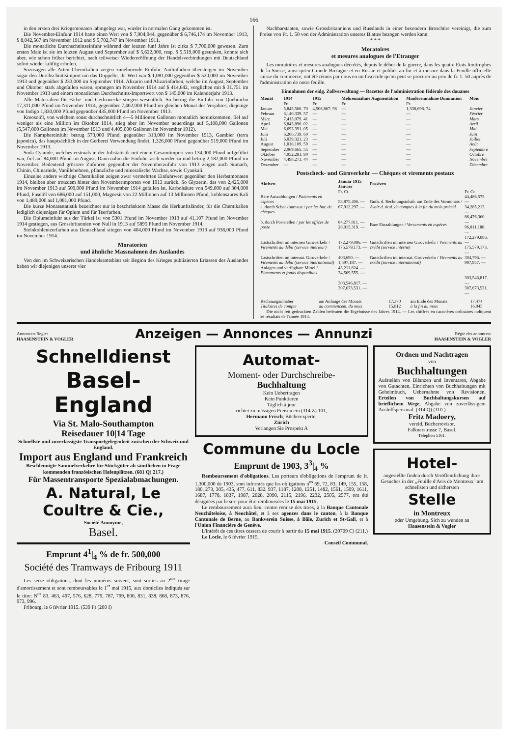166
in den ersten drei Kriegsmonaten lahmgelegt war, wieder in normalen Gang gekommen ist.
Die November-Einfuhr 1914 hatte einen Wert von $ 7,904,944, gegenüber $ 6,746,174 im November 1913, $ 8,042,567 im November 1912 und $ 5,702,747 im November 1911.
Die monatliche Durchschnittseinfuhr während der letzten fünf Jahre ist zirka $ 7,700,000 gewesen. Zum ersten Male ist sie im letzten August und September auf $ 5,622,000, resp. $ 5,519,000 gesunken, konnte sich aber, wie schon früber berichtet, nach teilweiser Wiedereröffnung der Handelsverbindungen mit Deutschland sofort wieder kräftig erholen.
Sozusagen alle Arten Chemikalien zeigen zunehmende Einfuhr. Anilinfarben übersteigen im November sogar den Durchschnittsimport um das Doppelte, ihr Wert war $ 1,081,000 gegenüber $ 520,000 im November 1913 und gegenüber $ 233,000 im September 1914. Alizarin und Alizarinfarben, welche im August, September und Oktober stark abgefallen waren, sprangen im November 1914 auf $ 414,642, verglichen mit $ 31.751 im November 1913 und einem monatlichen Durchschnitts-Importwert von $ 145,000 im Kalenderjahr 1913.
Alle Materialien für Färbe- und Gerbzwecke stiegen wesentlich. So betrug die Einfuhr von Quebracho 17,311,000 Pfund im November 1914, gegenüber 7,402,000 Pfund im gleichen Monat des Vorjahres, diejenige von Indigo 1,830,000 Pfund gegenüber 435,000 Pfund im November 1913.
Kreosotöl, von welchem sonst durchschnittlich 4—5 Millionen Gallonen monatlich hereinkommen, fiel auf weniger als eine Million im Oktober 1914, stieg aber im November neuerdings auf 5,108,000 Gallonen (5,547,000 Gallonen im November 1913 und 4,405,000 Gallonen im November 1912).
Die Kamphereinfuhr betrug 573,000 Pfund, gegenüber 313,000 im November 1913, Gambier (terra japonica), das hauptsächlich in der Gerberei Verwendung findet, 1,326,000 Pfund gegenüber 519,000 Pfund im November 1913.
Soda Cyanide, welches erstmals in der Julistatistik mit einem Gesamtimport von 134,000 Pfund aufgeführt war, fiel auf 84,000 Pfund im August. Dann nahm die Einfuhr rasch wieder zu und betrug 2,182,000 Pfund im November. Bedeutend grössere Zufuhren gegenüber der Novemberzufuhr von 1913 zeigen auch Sumach, Chinin, Chinarinde, Vanillebohnen, pflanzliche und mineralische Wachse, sowie Cyankali.
Einzelne andere wichtige Chemikalien zeigen zwar vermehrten Einfuhrwert gegenüber den Herbstmonaten 1914, bleiben aber trotzdem hinter den Novemberimporten von 1913 zurück. So Glyzerin, das von 2,425,000 im November 1913 auf 509,000 Pfund im November 1914 gefallen ist, Karbolsäure von 549,000 auf 304,000 Pfund, Fuselöl von 686,000 auf 151,000, Magnesit von 22 Millionen auf 13 Millionen Pfund, kohlensaures Kali von 1,489,000 auf 1,081,000 Pfund.
Die kurze Monatsstatistik bezeichnet nur in beschränktem Masse die Herkunftsländer, für die Chemikalien lediglich diejenigen für Opium und für Teerfarben.
Die Opiumeinfuhr aus der Türkei ist von 5301 Pfund im November 1913 auf 41,107 Pfund im November 1914 gestiegen, aus Grossbritannien von Null in 1913 auf 5895 Pfund im November 1914.
Steinkohlenteerfarben aus Deutschland stiegen von 404,000 Pfund im November 1913 auf 938,000 Pfund im November 1914.
Moratorien
und ähnliche Massnahmen des Auslandes
Von den im Schweizerischen Handelsamtsblatt seit Beginn des Krieges publizierten Erlassen des Auslandes baben wir diejenigen unserer vier
Nachbarstaaten, sowie Grossbritanniens und Russlands in einer besondern Broschüre vereinigt, die zum Preise von Fr. 1. 50 von der Administration unseres Blattes bezogen werden kann.
* * *
Moratoires
et mesures analogues de l'Etranger
Les moratoires et mesures analogues décrétés, depuis le début de la guerre, dans les quatre Etats limitrophes de la Suisse, ainsi qu'en Grande-Bretagne et en Russie et publiés au fur et à mesure dans la Feuille officielle suisse du commerce, ont été réunis par nous en un fascicule qu'on peut se procurer au prix de fr. 1. 50 auprès de l'administration de notre feuille.
Einnahmen der eidg. Zollverwaltung — Recettes de l'administration fédérale des douanes
| Monat | 1914 | 1915 | Mehreinnahme Augmentation | Mindereinnahme Diminution | Mois |
| --- | --- | --- | --- | --- | --- |
| | Fr. | Fr. | Fr. | Fr. | |
| Januar | 5,845,566. 70 | 4,506,867. 96 | — | 1,338,698. 74 | Janvier |
| Februar | 6,140,339. 57 | — | — | — | Février |
| März | 7,415,079. 41 | — | — | — | Mars |
| April | 6,843,890. 02 | — | — | — | Avril |
| Mai | 6,693,391. 05 | — | — | — | Mai |
| Juni | 6,266,739. 60 | — | — | — | Juin |
| Juli | 6,039,321. 23 | — | — | — | Juillet |
| August | 1,018,109. 59 | — | — | — | Août |
| September | 2,969,665. 55 | — | — | — | Septembre |
| Oktober | 4,952,281. 90 | — | — | — | Octobre |
| November | 4,498,273. 44 | — | — | — | Novembre |
| Dezember | — | — | — | — | Décembre |
Postscheck- und Giroverkehr — Chèques et virements postaux
| Aktiven | Januar 1915 Janvier | Passiven | |
| --- | --- | --- | --- |
| | Fr. Ct. | | Fr. Ct. |
| Bare Auszahlungen / Paiements en espèces a. durch Scheckbureaux / par les bur. de chèques | 53,875,406. — 67,912,297. — | Guth. d. Rechnungsinhab. am Ende des Vormonats / Avoir d. titul. de comptes à la fin du mois précéd. | 44,486,575. — 34,285,213. — |
| b. durch Poststellen / par les offices de poste | 84,277,811. — 28,015,319. — | Bare Einzahlungen / Versements en espèces | 86,476,360. — 96,811,188. — |
| Lastschriften im internen Giroverkehr / Virements au débit (service intérieur) | 172,279,086. — 175,579,173. — | Gutschriften im internen Giroverkehr / Virements au crédit (service interne) | 172,279,086. — 175,579,173. — |
| Lastschriften im internat. Giroverkehr / Virements au débit (service international) | 403,690. — 1,597,187. — | Gutschriften im internat. Giroverkehr / Virements au crédit (service international) | 304,796. — 997,957. — |
| Anlagen und verfügbare Mittel / Placements et fonds disponibles | 43,211,824. — 34,569,555. — | | |
| | 303,546,817. — 307,673,531. — | | 303,546,817. — 307,673,531. — |
| Rechnungsinhaber Titulaires de compte | am Anfange des Monats au commencem. du mois | 17,370 15,812 | am Ende des Monats à la fin du mois | 17,474 16,045 |
Die nicht fett gedruckten Zahlen bedeuten die Ergebnisse des Jahres 1914. — Les chiffres en caractères ordinaires indiquent les résultats de l'année 1914.
Annoncen-Regie:
HAASENSTEIN & VOGLER
Anzeigen — Annonces — Annunzi
Régie des annonces:
HAASENSTEIN & VOGLER
Schnelldienst
Basel-England
Via St. Malo-Southampton
Reisedauer 10|14 Tage
Schnellste und zuverlässigste Transportgelegenheit zwischen der Schweiz und England.
Import aus England und Frankreich
Beschleunigte Sammelverkehre für Stückgüter ab sämtlichen in Frage kommenden französischen Hafenplätzen. (681 Q) 217.)
Für Massentransporte Spezialabmachungen.
A. Natural, Le Coultre & Cie.,
Société Anonyme,
Basel.
Emprunt 4<sup>1</sup>|<sub>4</sub> % de fr. 500,000
Société des Tramways de Fribourg 1911
Les seize obligations, dont les numéros suivent, sont sorties au 2<sup>me</sup> tirage d'amortissement et sont remboursables le 1<sup>er</sup> mai 1915, aux domiciles indiqués sur le titre: N<sup>os</sup> 83, 463, 497, 576, 628, 779, 787, 799, 800, 831, 838, 868, 873, 876, 973, 996.
Fribourg, le 6 février 1915. (539 F) (200 I)
Automat-
Moment- oder Durchschreibe-
Buchhaltung
Kein Uebertragen
Kein Punktieren
Täglich à jour
richtet zu mässigen Preisen ein (314 Z) 101,
Hermann Frisch, Bücherexperte,
Zürich
Verlangen Sie Prospekt A
Commune du Locle
Emprunt de 1903, 3<sup>3</sup>|<sub>4</sub> %
Remboursement d'obligations. Les porteurs d'obligations de l'emprunt de fr. 1,300,000 de 1903, sont informés que les obligations n<sup>os</sup> 69, 72, 83, 149, 155, 158, 180, 273, 305, 435, 477, 611, 832, 937, 1187, 1208, 1251, 1482, 1561, 1599, 1611, 1687, 1778, 1837, 1987, 2028, 2090, 2115, 2196, 2232, 2505, 2577, ont été désignées par le sort pour être remboursées le 15 mai 1915.
Le remboursement aura lieu, contre remise des titres, à la Banque Cantonale Neuchâteloise, à Neuchâtel, et à ses agences dans le canton, à la Banque Cantonale de Berne, au Bankverein Suisse, à Bâle, Zurich et St-Gall, et à l'Union Financière de Genève.
L'intérêt de ces titres cessera de courir à partir du 15 mai 1915. (20709 C) (211.)
Le Locle, le 6 février 1915.
Conseil Communal.
Ordnen und Nachtragen
von
Buchhaltungen
Aufstellen von Bilanzen und Inventaren, Abgabe von Gutachten, Einrichten von Buchhaltungen mit Geheimbuch, Uebernahme von Revisionen, Erteilen von Buchhaltungskursen auf brieflichem Wege, Abgabe von zuverlässigem Aushilfspersonal. (314 Q) (110.)
Fritz Madoery,
vereid. Bücherrevisor,
Falknerstrasse 7, Basel.
Telephon 5161.
Hotel-
angestellte finden durch Veröffentlichung ihres Gesuches in der „Feuille d'Avis de Montreux" am schnellsten und sichersten
Stelle
in Montreux
oder Umgebung. Sich zu wenden an
Haasenstein & Vogler